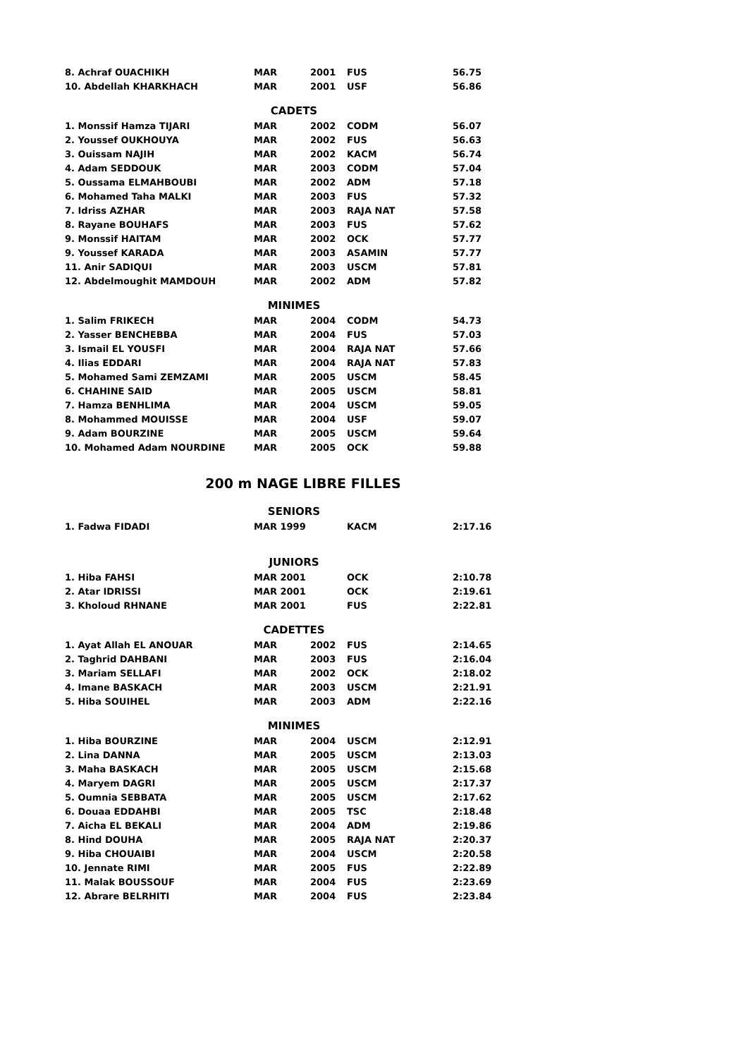| 8. Achraf OUACHIKH | MAR | 2001 | FUS | 56.75 |
| 10. Abdellah KHARKHACH | MAR | 2001 | USF | 56.86 |
| CADETS | | | | |
| 1. Monssif Hamza TIJARI | MAR | 2002 | CODM | 56.07 |
| 2. Youssef OUKHOUYA | MAR | 2002 | FUS | 56.63 |
| 3. Ouissam NAJIH | MAR | 2002 | KACM | 56.74 |
| 4. Adam SEDDOUK | MAR | 2003 | CODM | 57.04 |
| 5. Oussama ELMAHBOUBI | MAR | 2002 | ADM | 57.18 |
| 6. Mohamed Taha MALKI | MAR | 2003 | FUS | 57.32 |
| 7. Idriss AZHAR | MAR | 2003 | RAJA NAT | 57.58 |
| 8. Rayane BOUHAFS | MAR | 2003 | FUS | 57.62 |
| 9. Monssif HAITAM | MAR | 2002 | OCK | 57.77 |
| 9. Youssef KARADA | MAR | 2003 | ASAMIN | 57.77 |
| 11. Anir SADIQUI | MAR | 2003 | USCM | 57.81 |
| 12. Abdelmoughit MAMDOUH | MAR | 2002 | ADM | 57.82 |
| MINIMES | | | | |
| 1. Salim FRIKECH | MAR | 2004 | CODM | 54.73 |
| 2. Yasser BENCHEBBA | MAR | 2004 | FUS | 57.03 |
| 3. Ismail EL YOUSFI | MAR | 2004 | RAJA NAT | 57.66 |
| 4. Ilias EDDARI | MAR | 2004 | RAJA NAT | 57.83 |
| 5. Mohamed Sami ZEMZAMI | MAR | 2005 | USCM | 58.45 |
| 6. CHAHINE SAID | MAR | 2005 | USCM | 58.81 |
| 7. Hamza BENHLIMA | MAR | 2004 | USCM | 59.05 |
| 8. Mohammed MOUISSE | MAR | 2004 | USF | 59.07 |
| 9. Adam BOURZINE | MAR | 2005 | USCM | 59.64 |
| 10. Mohamed Adam NOURDINE | MAR | 2005 | OCK | 59.88 |
200 m NAGE LIBRE FILLES
| SENIORS | | | | |
| 1. Fadwa FIDADI | MAR 1999 | | KACM | 2:17.16 |
| JUNIORS | | | | |
| 1. Hiba FAHSI | MAR 2001 | | OCK | 2:10.78 |
| 2. Atar IDRISSI | MAR 2001 | | OCK | 2:19.61 |
| 3. Kholoud RHNANE | MAR 2001 | | FUS | 2:22.81 |
| CADETTES | | | | |
| 1. Ayat Allah EL ANOUAR | MAR | 2002 | FUS | 2:14.65 |
| 2. Taghrid DAHBANI | MAR | 2003 | FUS | 2:16.04 |
| 3. Mariam SELLAFI | MAR | 2002 | OCK | 2:18.02 |
| 4. Imane BASKACH | MAR | 2003 | USCM | 2:21.91 |
| 5. Hiba SOUIHEL | MAR | 2003 | ADM | 2:22.16 |
| MINIMES | | | | |
| 1. Hiba BOURZINE | MAR | 2004 | USCM | 2:12.91 |
| 2. Lina DANNA | MAR | 2005 | USCM | 2:13.03 |
| 3. Maha BASKACH | MAR | 2005 | USCM | 2:15.68 |
| 4. Maryem DAGRI | MAR | 2005 | USCM | 2:17.37 |
| 5. Oumnia SEBBATA | MAR | 2005 | USCM | 2:17.62 |
| 6. Douaa EDDAHBI | MAR | 2005 | TSC | 2:18.48 |
| 7. Aicha EL BEKALI | MAR | 2004 | ADM | 2:19.86 |
| 8. Hind DOUHA | MAR | 2005 | RAJA NAT | 2:20.37 |
| 9. Hiba CHOUAIBI | MAR | 2004 | USCM | 2:20.58 |
| 10. Jennate RIMI | MAR | 2005 | FUS | 2:22.89 |
| 11. Malak BOUSSOUF | MAR | 2004 | FUS | 2:23.69 |
| 12. Abrare BELRHITI | MAR | 2004 | FUS | 2:23.84 |